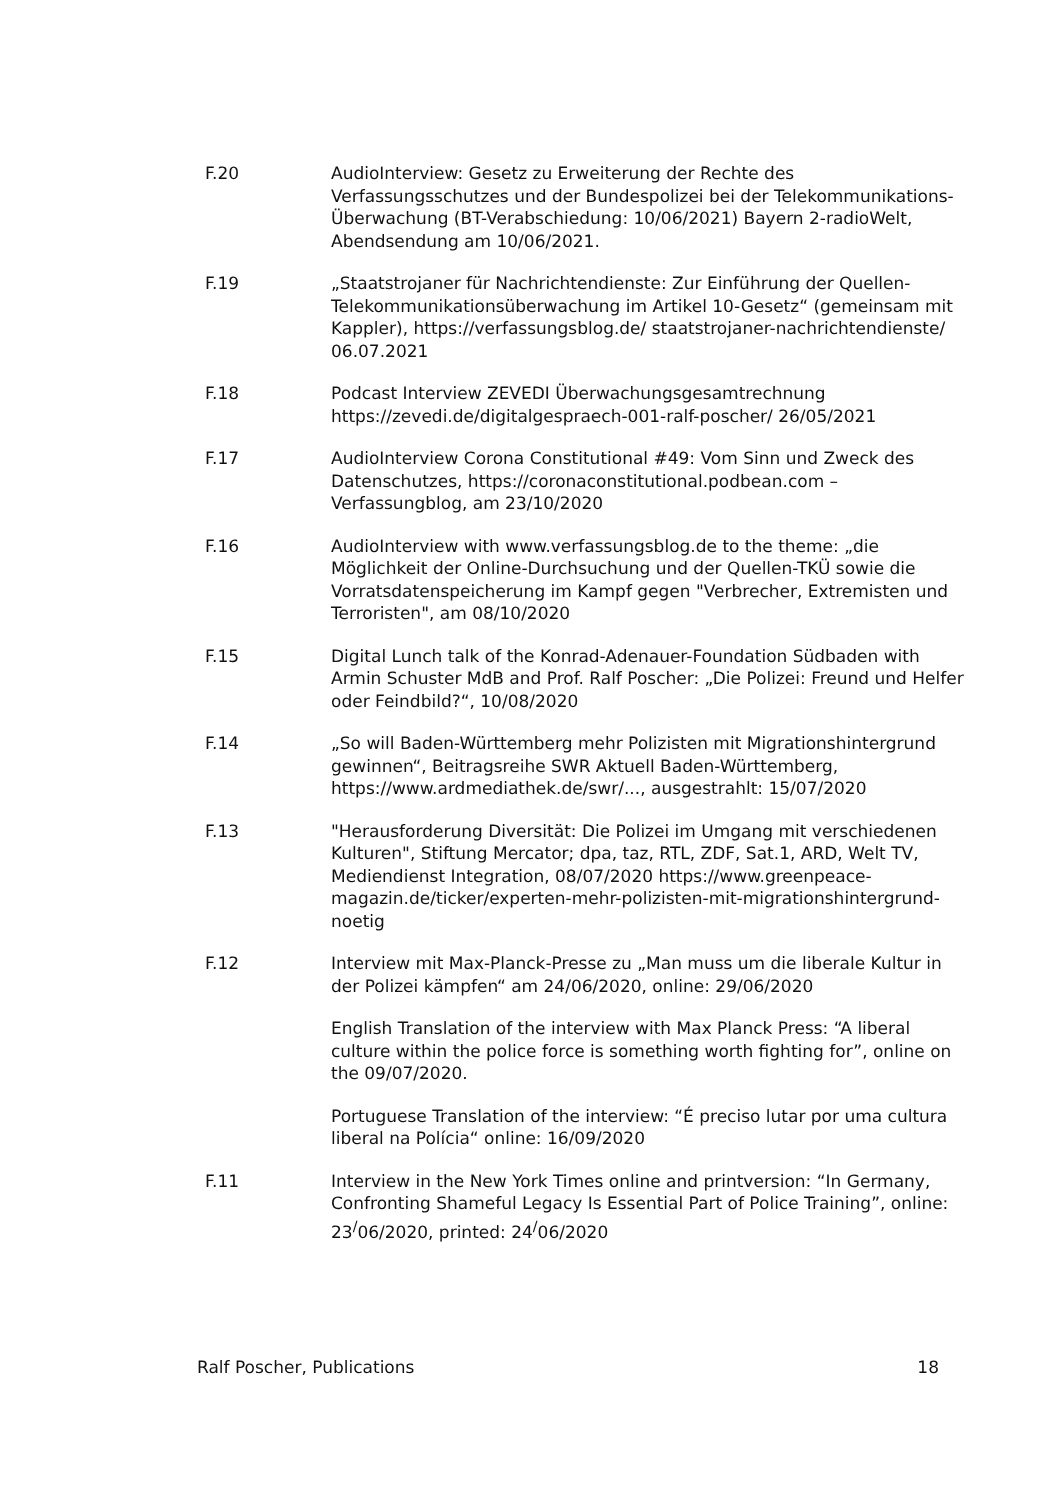F.20 AudioInterview: Gesetz zu Erweiterung der Rechte des Verfassungsschutzes und der Bundespolizei bei der Telekommunikations-Überwachung (BT-Verabschiedung: 10/06/2021) Bayern 2-radioWelt, Abendsendung am 10/06/2021.
F.19 „Staatstrojaner für Nachrichtendienste: Zur Einführung der Quellen-Telekommunikationsüberwachung im Artikel 10-Gesetz“ (gemeinsam mit Kappler), https://verfassungsblog.de/ staatstrojaner-nachrichtendienste/ 06.07.2021
F.18 Podcast Interview ZEVEDI Überwachungsgesamtrechnung https://zevedi.de/digitalgespraech-001-ralf-poscher/ 26/05/2021
F.17 AudioInterview Corona Constitutional #49: Vom Sinn und Zweck des Datenschutzes, https://coronaconstitutional.podbean.com – Verfassungblog, am 23/10/2020
F.16 AudioInterview with www.verfassungsblog.de to the theme: „die Möglichkeit der Online-Durchsuchung und der Quellen-TKÜ sowie die Vorratsdatenspeicherung im Kampf gegen "Verbrecher, Extremisten und Terroristen", am 08/10/2020
F.15 Digital Lunch talk of the Konrad-Adenauer-Foundation Südbaden with Armin Schuster MdB and Prof. Ralf Poscher: „Die Polizei: Freund und Helfer oder Feindbild?“, 10/08/2020
F.14 „So will Baden-Württemberg mehr Polizisten mit Migrationshintergrund gewinnen“, Beitragsreihe SWR Aktuell Baden-Württemberg, https://www.ardmediathek.de/swr/..., ausgestrahlt: 15/07/2020
F.13 "Herausforderung Diversität: Die Polizei im Umgang mit verschiedenen Kulturen", Stiftung Mercator; dpa, taz, RTL, ZDF, Sat.1, ARD, Welt TV, Mediendienst Integration, 08/07/2020 https://www.greenpeace-magazin.de/ticker/experten-mehr-polizisten-mit-migrationshintergrund-noetig
F.12 Interview mit Max-Planck-Presse zu „Man muss um die liberale Kultur in der Polizei kämpfen“ am 24/06/2020, online: 29/06/2020
English Translation of the interview with Max Planck Press: “A liberal culture within the police force is something worth fighting for”, online on the 09/07/2020.
Portuguese Translation of the interview: “É preciso lutar por uma cultura liberal na Polícia“ online: 16/09/2020
F.11 Interview in the New York Times online and printversion: “In Germany, Confronting Shameful Legacy Is Essential Part of Police Training”, online: 23<sup>/</sup>06/2020, printed: 24<sup>/</sup>06/2020
Ralf Poscher, Publications 18